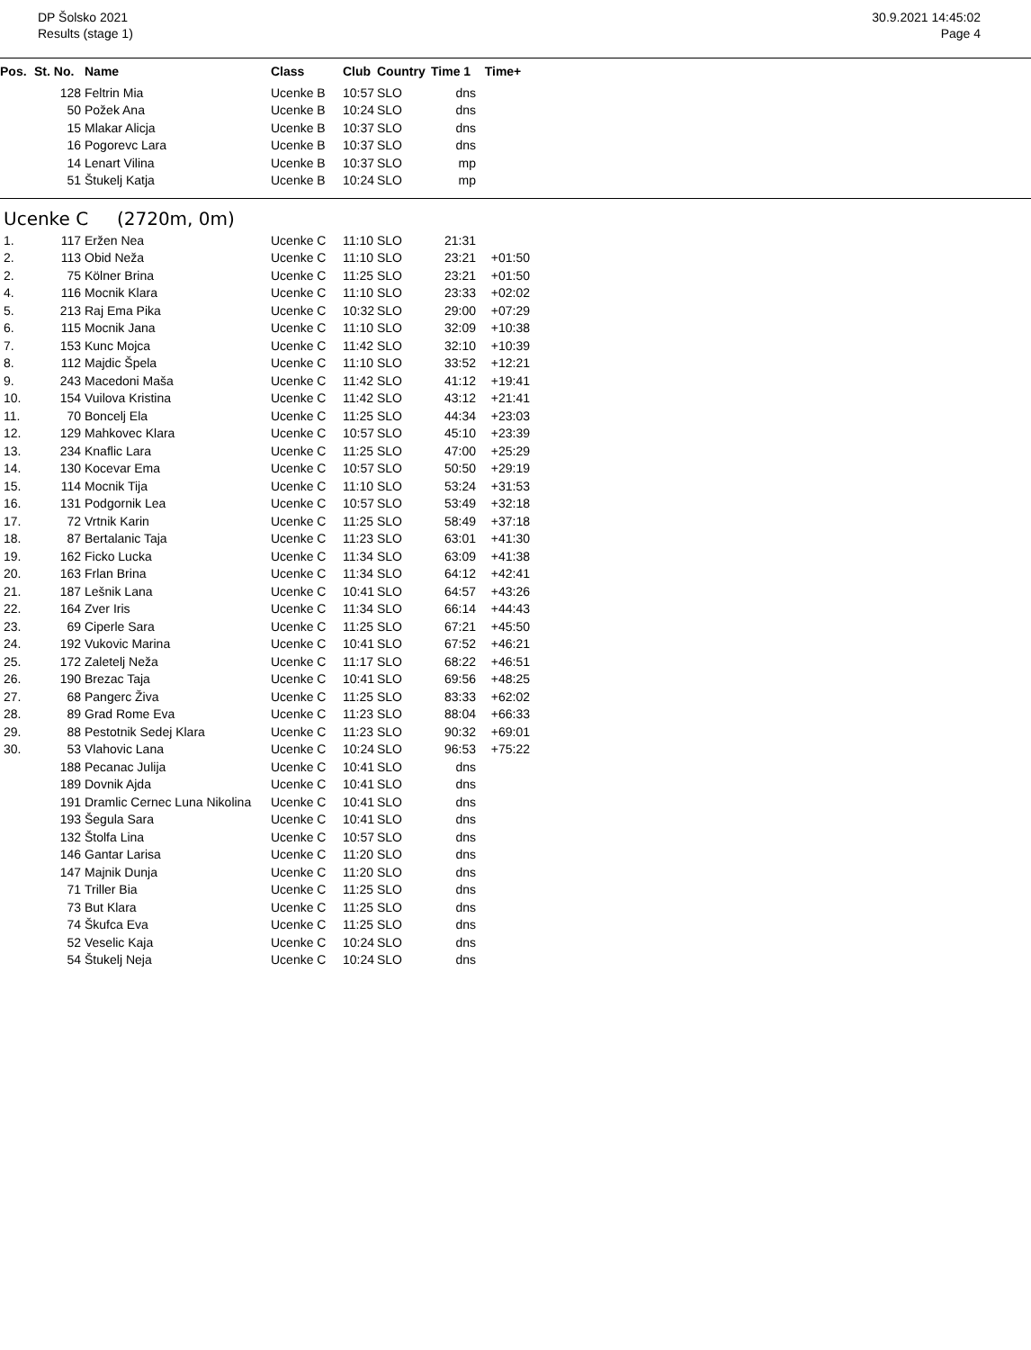DP Šolsko 2021
Results (stage 1)
30.9.2021 14:45:02
Page 4
| Pos. | St. No. | Name | Class | Club | Country | Time 1 | Time+ |
| --- | --- | --- | --- | --- | --- | --- | --- |
| | 128 | Feltrin Mia | Ucenke B | 10:57 | SLO | dns | |
| | 50 | Požek Ana | Ucenke B | 10:24 | SLO | dns | |
| | 15 | Mlakar Alicja | Ucenke B | 10:37 | SLO | dns | |
| | 16 | Pogorevc Lara | Ucenke B | 10:37 | SLO | dns | |
| | 14 | Lenart Vilina | Ucenke B | 10:37 | SLO | mp | |
| | 51 | Štukelj Katja | Ucenke B | 10:24 | SLO | mp | |
Ucenke C (2720m, 0m)
| 1. | 117 | Eržen Nea | Ucenke C | 11:10 | SLO | 21:31 | |
| 2. | 113 | Obid Neža | Ucenke C | 11:10 | SLO | 23:21 | +01:50 |
| 2. | 75 | Kölner Brina | Ucenke C | 11:25 | SLO | 23:21 | +01:50 |
| 4. | 116 | Mocnik Klara | Ucenke C | 11:10 | SLO | 23:33 | +02:02 |
| 5. | 213 | Raj Ema Pika | Ucenke C | 10:32 | SLO | 29:00 | +07:29 |
| 6. | 115 | Mocnik Jana | Ucenke C | 11:10 | SLO | 32:09 | +10:38 |
| 7. | 153 | Kunc Mojca | Ucenke C | 11:42 | SLO | 32:10 | +10:39 |
| 8. | 112 | Majdic Špela | Ucenke C | 11:10 | SLO | 33:52 | +12:21 |
| 9. | 243 | Macedoni Maša | Ucenke C | 11:42 | SLO | 41:12 | +19:41 |
| 10. | 154 | Vuilova Kristina | Ucenke C | 11:42 | SLO | 43:12 | +21:41 |
| 11. | 70 | Boncelj Ela | Ucenke C | 11:25 | SLO | 44:34 | +23:03 |
| 12. | 129 | Mahkovec Klara | Ucenke C | 10:57 | SLO | 45:10 | +23:39 |
| 13. | 234 | Knaflic Lara | Ucenke C | 11:25 | SLO | 47:00 | +25:29 |
| 14. | 130 | Kocevar Ema | Ucenke C | 10:57 | SLO | 50:50 | +29:19 |
| 15. | 114 | Mocnik Tija | Ucenke C | 11:10 | SLO | 53:24 | +31:53 |
| 16. | 131 | Podgornik Lea | Ucenke C | 10:57 | SLO | 53:49 | +32:18 |
| 17. | 72 | Vrtnik Karin | Ucenke C | 11:25 | SLO | 58:49 | +37:18 |
| 18. | 87 | Bertalanic Taja | Ucenke C | 11:23 | SLO | 63:01 | +41:30 |
| 19. | 162 | Ficko Lucka | Ucenke C | 11:34 | SLO | 63:09 | +41:38 |
| 20. | 163 | Frlan Brina | Ucenke C | 11:34 | SLO | 64:12 | +42:41 |
| 21. | 187 | Lešnik Lana | Ucenke C | 10:41 | SLO | 64:57 | +43:26 |
| 22. | 164 | Zver Iris | Ucenke C | 11:34 | SLO | 66:14 | +44:43 |
| 23. | 69 | Ciperle Sara | Ucenke C | 11:25 | SLO | 67:21 | +45:50 |
| 24. | 192 | Vukovic Marina | Ucenke C | 10:41 | SLO | 67:52 | +46:21 |
| 25. | 172 | Zaletelj Neža | Ucenke C | 11:17 | SLO | 68:22 | +46:51 |
| 26. | 190 | Brezac Taja | Ucenke C | 10:41 | SLO | 69:56 | +48:25 |
| 27. | 68 | Pangerc Živa | Ucenke C | 11:25 | SLO | 83:33 | +62:02 |
| 28. | 89 | Grad Rome Eva | Ucenke C | 11:23 | SLO | 88:04 | +66:33 |
| 29. | 88 | Pestotnik Sedej Klara | Ucenke C | 11:23 | SLO | 90:32 | +69:01 |
| 30. | 53 | Vlahovic Lana | Ucenke C | 10:24 | SLO | 96:53 | +75:22 |
| | 188 | Pecanac Julija | Ucenke C | 10:41 | SLO | dns | |
| | 189 | Dovnik Ajda | Ucenke C | 10:41 | SLO | dns | |
| | 191 | Dramlic Cernec Luna Nikolina | Ucenke C | 10:41 | SLO | dns | |
| | 193 | Šegula Sara | Ucenke C | 10:41 | SLO | dns | |
| | 132 | Štolfa Lina | Ucenke C | 10:57 | SLO | dns | |
| | 146 | Gantar Larisa | Ucenke C | 11:20 | SLO | dns | |
| | 147 | Majnik Dunja | Ucenke C | 11:20 | SLO | dns | |
| | 71 | Triller Bia | Ucenke C | 11:25 | SLO | dns | |
| | 73 | But Klara | Ucenke C | 11:25 | SLO | dns | |
| | 74 | Škufca Eva | Ucenke C | 11:25 | SLO | dns | |
| | 52 | Veselic Kaja | Ucenke C | 10:24 | SLO | dns | |
| | 54 | Štukelj Neja | Ucenke C | 10:24 | SLO | dns | |